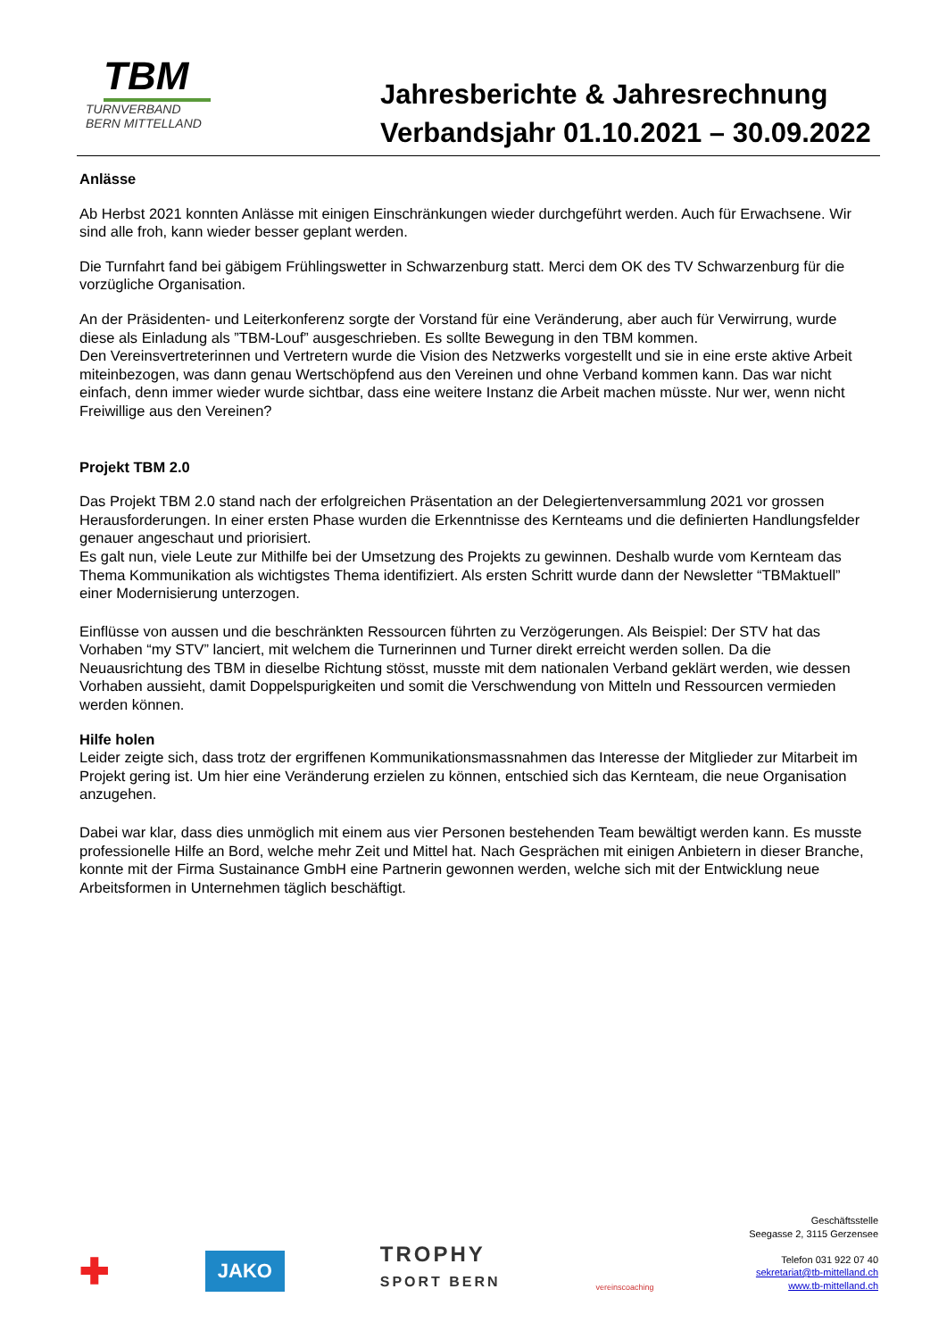TBM
TURNVERBAND
BERN MITTELLAND
Jahresberichte & Jahresrechnung
Verbandsjahr 01.10.2021 – 30.09.2022
Anlässe
Ab Herbst 2021 konnten Anlässe mit einigen Einschränkungen wieder durchgeführt werden. Auch für Erwachsene. Wir sind alle froh, kann wieder besser geplant werden.
Die Turnfahrt fand bei gäbigem Frühlingswetter in Schwarzenburg statt. Merci dem OK des TV Schwarzenburg für die vorzügliche Organisation.
An der Präsidenten- und Leiterkonferenz sorgte der Vorstand für eine Veränderung, aber auch für Verwirrung, wurde diese als Einladung als ”TBM-Louf” ausgeschrieben. Es sollte Bewegung in den TBM kommen.
Den Vereinsvertreterinnen und Vertretern wurde die Vision des Netzwerks vorgestellt und sie in eine erste aktive Arbeit miteinbezogen, was dann genau Wertschöpfend aus den Vereinen und ohne Verband kommen kann. Das war nicht einfach, denn immer wieder wurde sichtbar, dass eine weitere Instanz die Arbeit machen müsste. Nur wer, wenn nicht Freiwillige aus den Vereinen?
Projekt TBM 2.0
Das Projekt TBM 2.0 stand nach der erfolgreichen Präsentation an der Delegiertenversammlung 2021 vor grossen Herausforderungen. In einer ersten Phase wurden die Erkenntnisse des Kernteams und die definierten Handlungsfelder genauer angeschaut und priorisiert.
Es galt nun, viele Leute zur Mithilfe bei der Umsetzung des Projekts zu gewinnen. Deshalb wurde vom Kernteam das Thema Kommunikation als wichtigstes Thema identifiziert. Als ersten Schritt wurde dann der Newsletter “TBMaktuell” einer Modernisierung unterzogen.
Einflüsse von aussen und die beschränkten Ressourcen führten zu Verzögerungen. Als Beispiel: Der STV hat das Vorhaben “my STV” lanciert, mit welchem die Turnerinnen und Turner direkt erreicht werden sollen. Da die Neuausrichtung des TBM in dieselbe Richtung stösst, musste mit dem nationalen Verband geklärt werden, wie dessen Vorhaben aussieht, damit Doppelspurigkeiten und somit die Verschwendung von Mitteln und Ressourcen vermieden werden können.
Hilfe holen
Leider zeigte sich, dass trotz der ergriffenen Kommunikationsmassnahmen das Interesse der Mitglieder zur Mitarbeit im Projekt gering ist. Um hier eine Veränderung erzielen zu können, entschied sich das Kernteam, die neue Organisation anzugehen.
Dabei war klar, dass dies unmöglich mit einem aus vier Personen bestehenden Team bewältigt werden kann. Es musste professionelle Hilfe an Bord, welche mehr Zeit und Mittel hat. Nach Gesprächen mit einigen Anbietern in dieser Branche, konnte mit der Firma Sustainance GmbH eine Partnerin gewonnen werden, welche sich mit der Entwicklung neue Arbeitsformen in Unternehmen täglich beschäftigt.
✚
JAKO
TROPHY
SPORT BERN
vereinscoaching
Geschäftsstelle
Seegasse 2, 3115 Gerzensee
Telefon 031 922 07 40
sekretariat@tb-mittelland.ch
www.tb-mittelland.ch